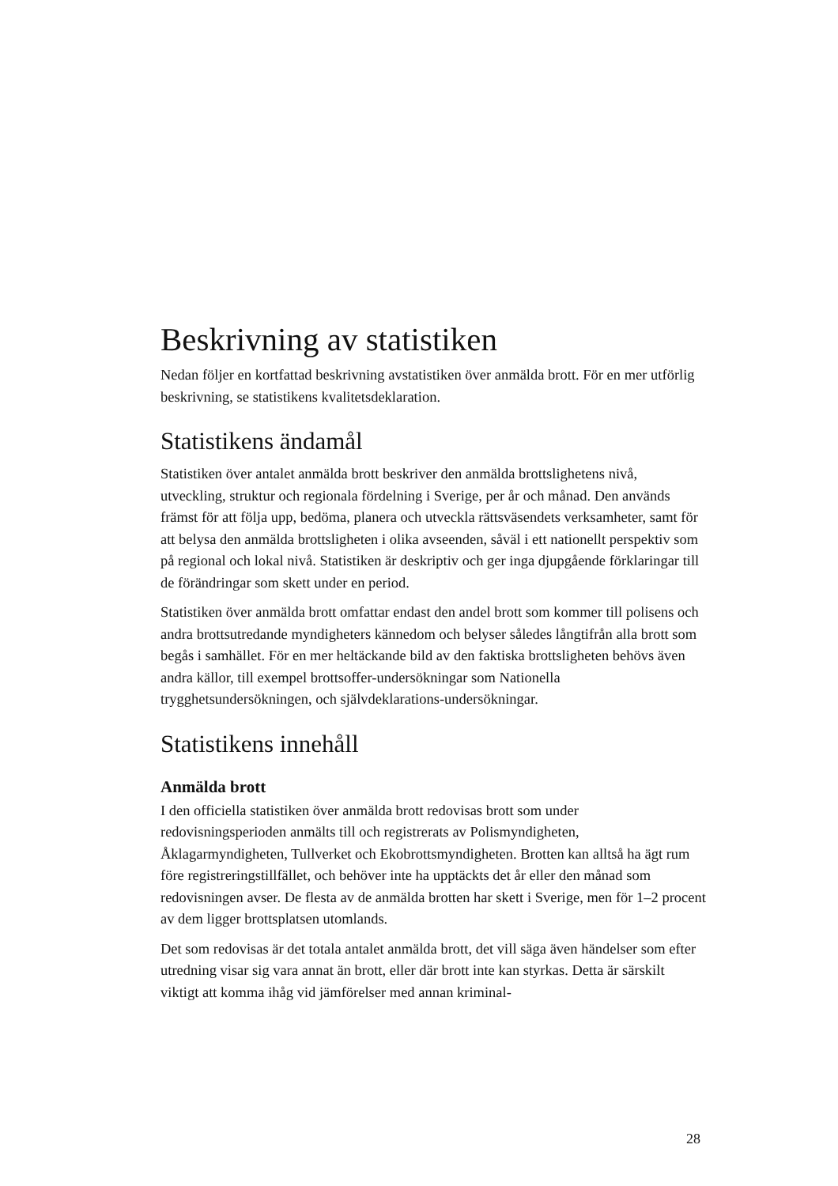Beskrivning av statistiken
Nedan följer en kortfattad beskrivning avstatistiken över anmälda brott. För en mer utförlig beskrivning, se statistikens kvalitetsdeklaration.
Statistikens ändamål
Statistiken över antalet anmälda brott beskriver den anmälda brottslighetens nivå, utveckling, struktur och regionala fördelning i Sverige, per år och månad. Den används främst för att följa upp, bedöma, planera och utveckla rättsväsendets verksamheter, samt för att belysa den anmälda brottsligheten i olika avseenden, såväl i ett nationellt perspektiv som på regional och lokal nivå. Statistiken är deskriptiv och ger inga djupgående förklaringar till de förändringar som skett under en period.
Statistiken över anmälda brott omfattar endast den andel brott som kommer till polisens och andra brottsutredande myndigheters kännedom och belyser således långtifrån alla brott som begås i samhället. För en mer heltäckande bild av den faktiska brottsligheten behövs även andra källor, till exempel brottsoffer-undersökningar som Nationella trygghetsundersökningen, och självdeklarations-undersökningar.
Statistikens innehåll
Anmälda brott
I den officiella statistiken över anmälda brott redovisas brott som under redovisningsperioden anmälts till och registrerats av Polismyndigheten, Åklagarmyndigheten, Tullverket och Ekobrottsmyndigheten. Brotten kan alltså ha ägt rum före registreringstillfället, och behöver inte ha upptäckts det år eller den månad som redovisningen avser. De flesta av de anmälda brotten har skett i Sverige, men för 1–2 procent av dem ligger brottsplatsen utomlands.
Det som redovisas är det totala antalet anmälda brott, det vill säga även händelser som efter utredning visar sig vara annat än brott, eller där brott inte kan styrkas. Detta är särskilt viktigt att komma ihåg vid jämförelser med annan kriminal-
28